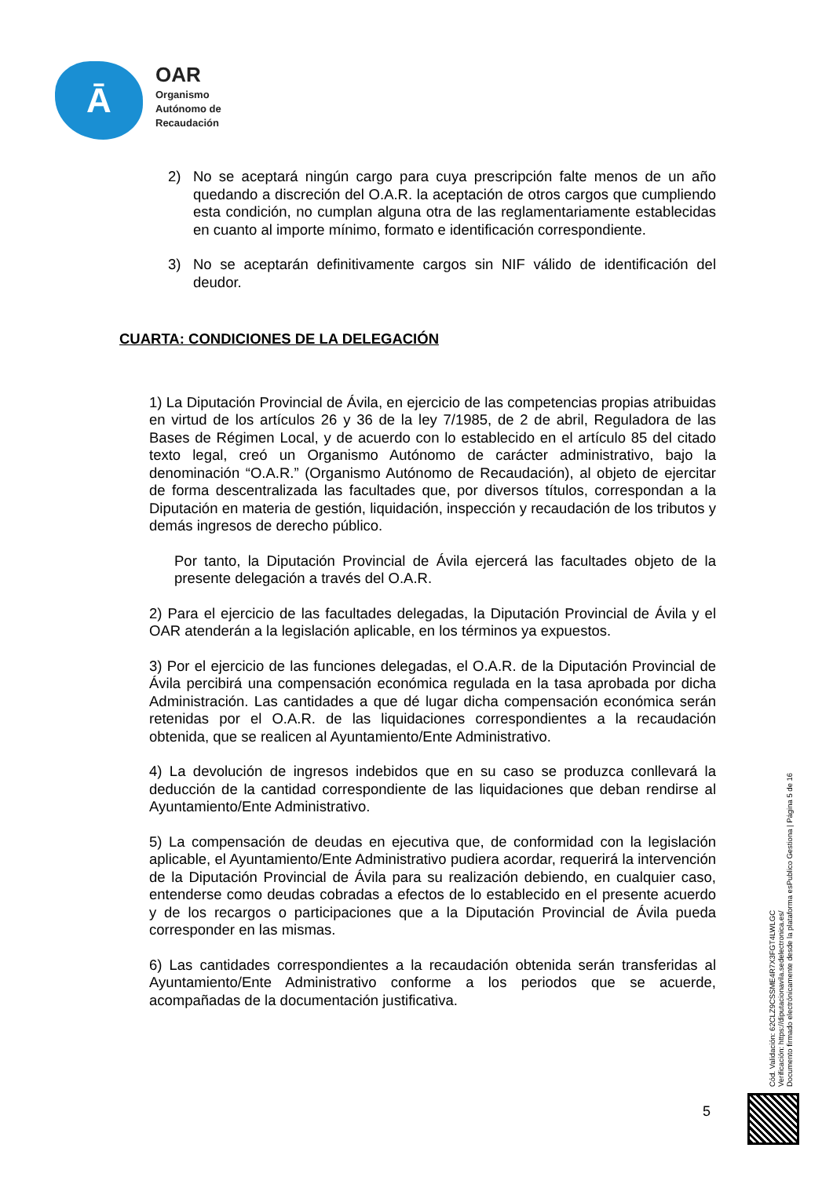Ā
OAR
Organismo
Autónomo de
Recaudación
2) No se aceptará ningún cargo para cuya prescripción falte menos de un año quedando a discreción del O.A.R. la aceptación de otros cargos que cumpliendo esta condición, no cumplan alguna otra de las reglamentariamente establecidas en cuanto al importe mínimo, formato e identificación correspondiente.
3) No se aceptarán definitivamente cargos sin NIF válido de identificación del deudor.
CUARTA: CONDICIONES DE LA DELEGACIÓN
1) La Diputación Provincial de Ávila, en ejercicio de las competencias propias atribuidas en virtud de los artículos 26 y 36 de la ley 7/1985, de 2 de abril, Reguladora de las Bases de Régimen Local, y de acuerdo con lo establecido en el artículo 85 del citado texto legal, creó un Organismo Autónomo de carácter administrativo, bajo la denominación “O.A.R.” (Organismo Autónomo de Recaudación), al objeto de ejercitar de forma descentralizada las facultades que, por diversos títulos, correspondan a la Diputación en materia de gestión, liquidación, inspección y recaudación de los tributos y demás ingresos de derecho público.
Por tanto, la Diputación Provincial de Ávila ejercerá las facultades objeto de la presente delegación a través del O.A.R.
2) Para el ejercicio de las facultades delegadas, la Diputación Provincial de Ávila y el OAR atenderán a la legislación aplicable, en los términos ya expuestos.
3) Por el ejercicio de las funciones delegadas, el O.A.R. de la Diputación Provincial de Ávila percibirá una compensación económica regulada en la tasa aprobada por dicha Administración. Las cantidades a que dé lugar dicha compensación económica serán retenidas por el O.A.R. de las liquidaciones correspondientes a la recaudación obtenida, que se realicen al Ayuntamiento/Ente Administrativo.
4) La devolución de ingresos indebidos que en su caso se produzca conllevará la deducción de la cantidad correspondiente de las liquidaciones que deban rendirse al Ayuntamiento/Ente Administrativo.
5) La compensación de deudas en ejecutiva que, de conformidad con la legislación aplicable, el Ayuntamiento/Ente Administrativo pudiera acordar, requerirá la intervención de la Diputación Provincial de Ávila para su realización debiendo, en cualquier caso, entenderse como deudas cobradas a efectos de lo establecido en el presente acuerdo y de los recargos o participaciones que a la Diputación Provincial de Ávila pueda corresponder en las mismas.
6) Las cantidades correspondientes a la recaudación obtenida serán transferidas al Ayuntamiento/Ente Administrativo conforme a los periodos que se acuerde, acompañadas de la documentación justificativa.
5
Cód. Validación: 62CLZ9CSSME4R7X3FGT4LWLGC
Verificación: https://diputacionavila.sedelectronica.es/
Documento firmado electrónicamente desde la plataforma esPublico Gestiona | Página 5 de 16